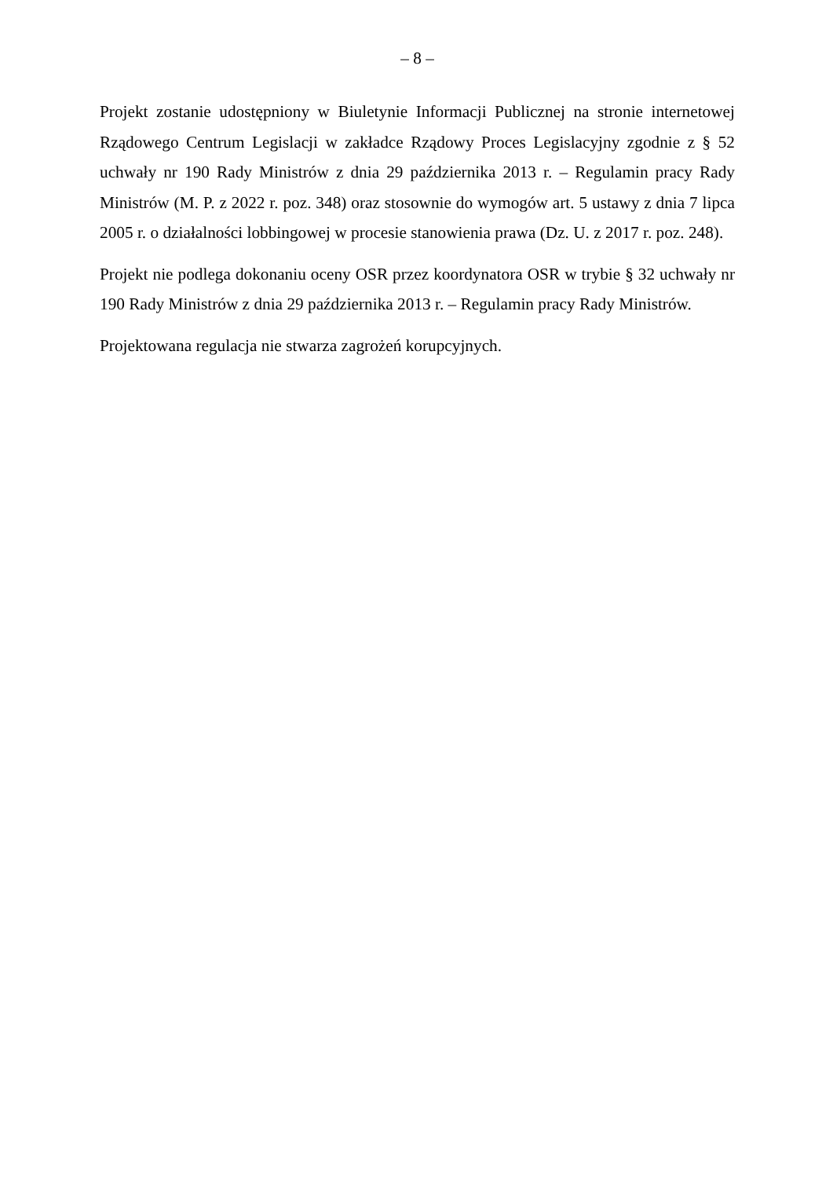– 8 –
Projekt zostanie udostępniony w Biuletynie Informacji Publicznej na stronie internetowej Rządowego Centrum Legislacji w zakładce Rządowy Proces Legislacyjny zgodnie z § 52 uchwały nr 190 Rady Ministrów z dnia 29 października 2013 r. – Regulamin pracy Rady Ministrów (M. P. z 2022 r. poz. 348) oraz stosownie do wymogów art. 5 ustawy z dnia 7 lipca 2005 r. o działalności lobbingowej w procesie stanowienia prawa (Dz. U. z 2017 r. poz. 248).
Projekt nie podlega dokonaniu oceny OSR przez koordynatora OSR w trybie § 32 uchwały nr 190 Rady Ministrów z dnia 29 października 2013 r. – Regulamin pracy Rady Ministrów.
Projektowana regulacja nie stwarza zagrożeń korupcyjnych.